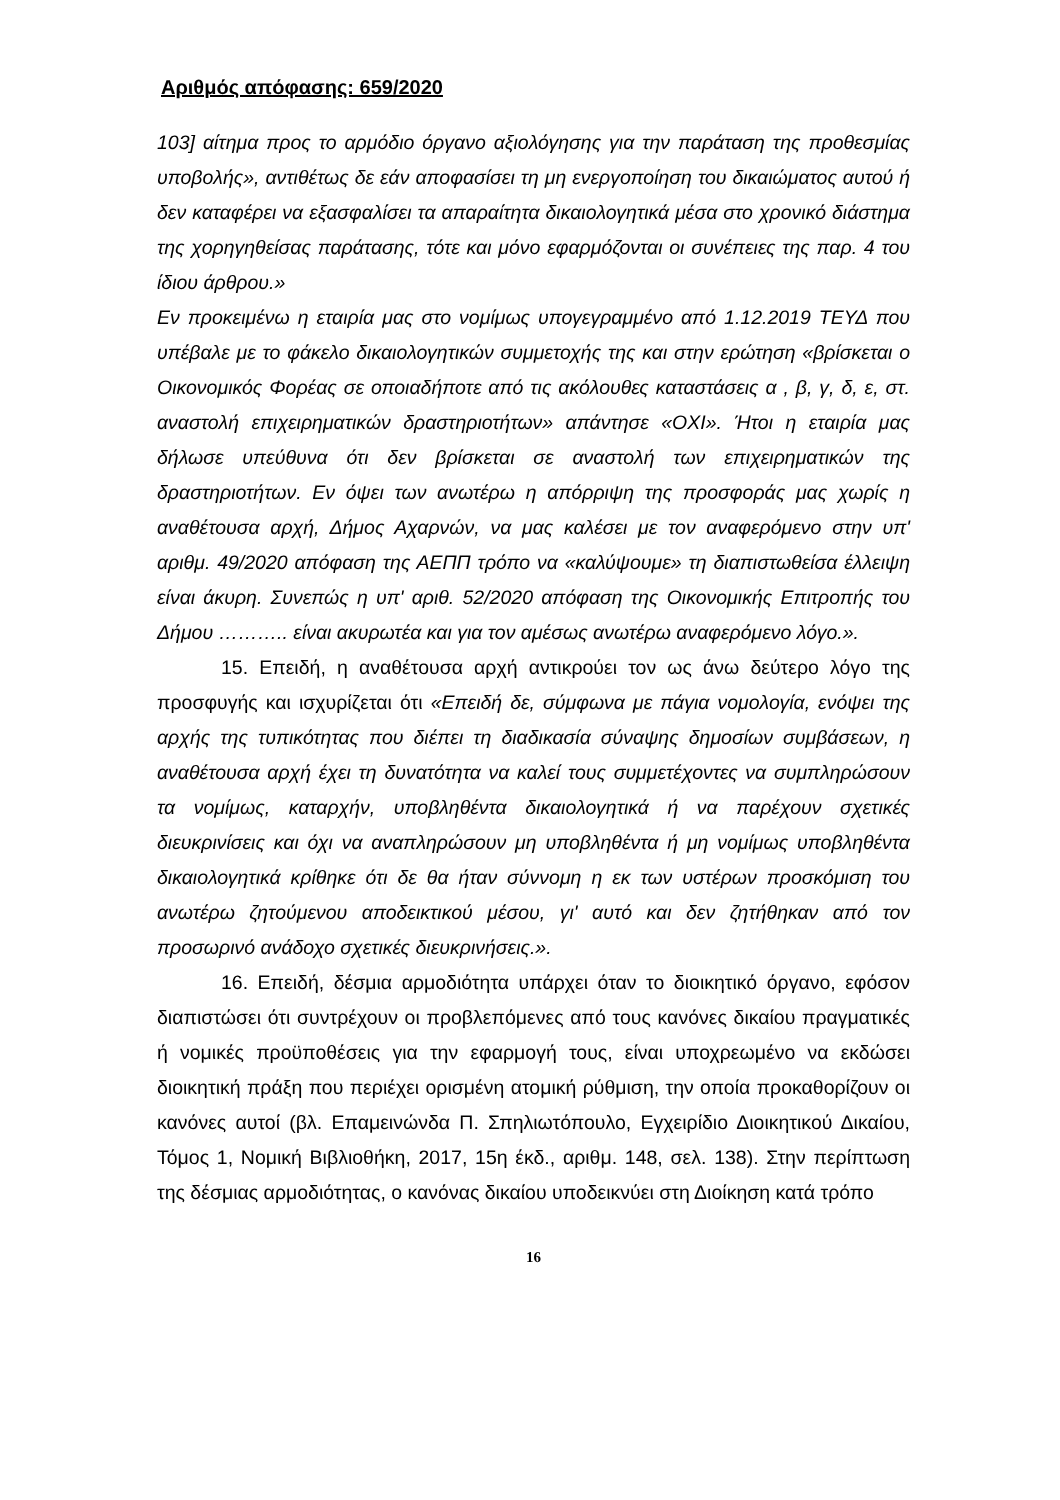Αριθμός απόφασης: 659/2020
103] αίτημα προς το αρμόδιο όργανο αξιολόγησης για την παράταση της προθεσμίας υποβολής», αντιθέτως δε εάν αποφασίσει τη μη ενεργοποίηση του δικαιώματος αυτού ή δεν καταφέρει να εξασφαλίσει τα απαραίτητα δικαιολογητικά μέσα στο χρονικό διάστημα της χορηγηθείσας παράτασης, τότε και μόνο εφαρμόζονται οι συνέπειες της παρ. 4 του ίδιου άρθρου.»
Εν προκειμένω η εταιρία μας στο νομίμως υπογεγραμμένο από 1.12.2019 ΤΕΥΔ που υπέβαλε με το φάκελο δικαιολογητικών συμμετοχής της και στην ερώτηση «βρίσκεται ο Οικονομικός Φορέας σε οποιαδήποτε από τις ακόλουθες καταστάσεις α , β, γ, δ, ε, στ. αναστολή επιχειρηματικών δραστηριοτήτων» απάντησε «ΟΧΙ». Ήτοι η εταιρία μας δήλωσε υπεύθυνα ότι δεν βρίσκεται σε αναστολή των επιχειρηματικών της δραστηριοτήτων. Εν όψει των ανωτέρω η απόρριψη της προσφοράς μας χωρίς η αναθέτουσα αρχή, Δήμος Αχαρνών, να μας καλέσει με τον αναφερόμενο στην υπ' αριθμ. 49/2020 απόφαση της ΑΕΠΠ τρόπο να «καλύψουμε» τη διαπιστωθείσα έλλειψη είναι άκυρη. Συνεπώς η υπ' αριθ. 52/2020 απόφαση της Οικονομικής Επιτροπής του Δήμου ……….. είναι ακυρωτέα και για τον αμέσως ανωτέρω αναφερόμενο λόγο.».
15. Επειδή, η αναθέτουσα αρχή αντικρούει τον ως άνω δεύτερο λόγο της προσφυγής και ισχυρίζεται ότι «Επειδή δε, σύμφωνα με πάγια νομολογία, ενόψει της αρχής της τυπικότητας που διέπει τη διαδικασία σύναψης δημοσίων συμβάσεων, η αναθέτουσα αρχή έχει τη δυνατότητα να καλεί τους συμμετέχοντες να συμπληρώσουν τα νομίμως, καταρχήν, υποβληθέντα δικαιολογητικά ή να παρέχουν σχετικές διευκρινίσεις και όχι να αναπληρώσουν μη υποβληθέντα ή μη νομίμως υποβληθέντα δικαιολογητικά κρίθηκε ότι δε θα ήταν σύννομη η εκ των υστέρων προσκόμιση του ανωτέρω ζητούμενου αποδεικτικού μέσου, γι' αυτό και δεν ζητήθηκαν από τον προσωρινό ανάδοχο σχετικές διευκρινήσεις.».
16. Επειδή, δέσμια αρμοδιότητα υπάρχει όταν το διοικητικό όργανο, εφόσον διαπιστώσει ότι συντρέχουν οι προβλεπόμενες από τους κανόνες δικαίου πραγματικές ή νομικές προϋποθέσεις για την εφαρμογή τους, είναι υποχρεωμένο να εκδώσει διοικητική πράξη που περιέχει ορισμένη ατομική ρύθμιση, την οποία προκαθορίζουν οι κανόνες αυτοί (βλ. Επαμεινώνδα Π. Σπηλιωτόπουλο, Εγχειρίδιο Διοικητικού Δικαίου, Τόμος 1, Νομική Βιβλιοθήκη, 2017, 15η έκδ., αριθμ. 148, σελ. 138). Στην περίπτωση της δέσμιας αρμοδιότητας, ο κανόνας δικαίου υποδεικνύει στη Διοίκηση κατά τρόπο
16